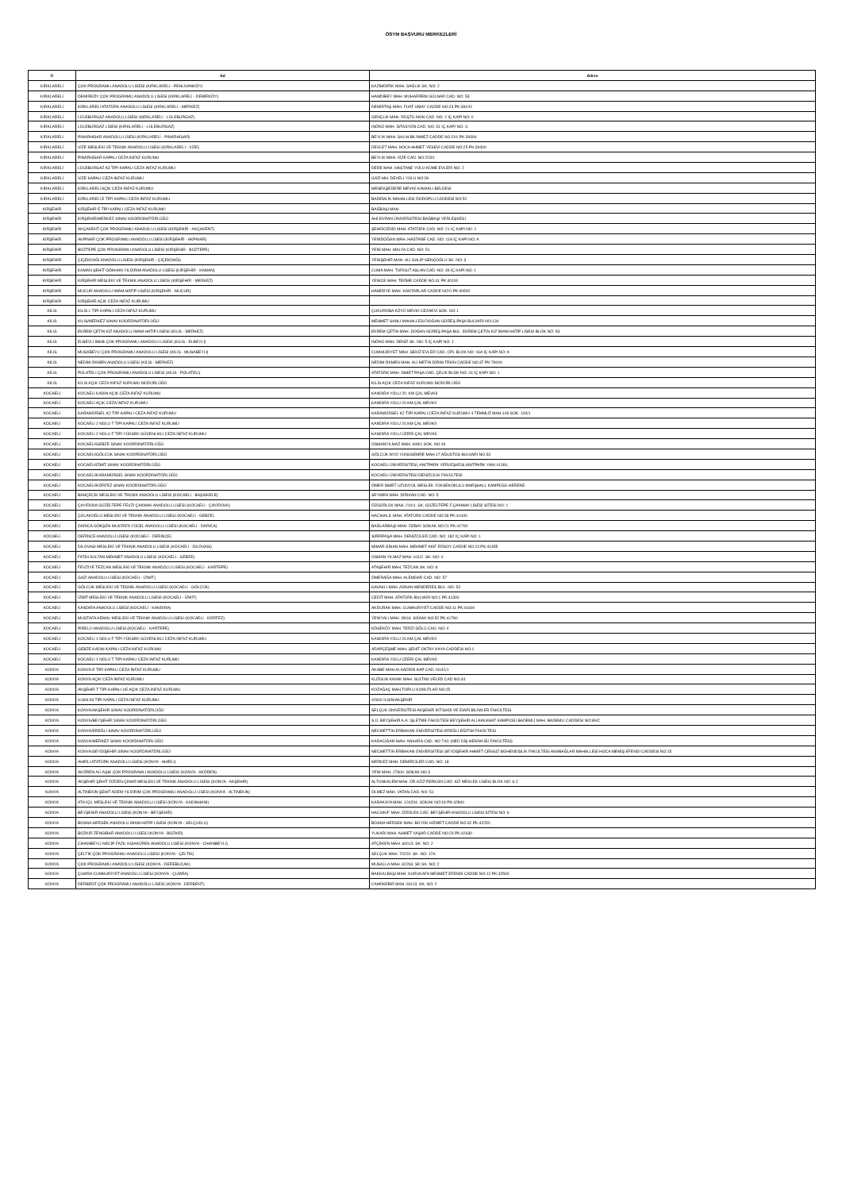ÖSYM BAŞVURU MERKEZLERİ
| İl | Ad | Adres |
| --- | --- | --- |
| KIRKLARELİ | ÇOK PROGRAMLI ANADOLU LİSESİ (KIRKLARELİ - PEHLİVANKÖY) | KAZIMDİRİK MAH. SAĞLIK SK. NO: 2 |
| KIRKLARELİ | DEMİRKÖY ÇOK PROGRAMLI ANADOLU LİSESİ (KIRKLARELİ - DEMİRKÖY) | HAMDİBEY MAH. MUHARREM GÜLNAR CAD. NO: 53 |
| KIRKLARELİ | KIRKLARELİ ATATÜRK ANADOLU LİSESİ (KIRKLARELİ - MERKEZ) | DEMİRTAŞ MAH. FUAT UMAY CADDE NO:23 PK:39100 |
| KIRKLARELİ | LÜLEBURGAZ ANADOLU LİSESİ (KIRKLARELİ - LÜLEBURGAZ) | GENÇLİK MAH. RÜŞTÜ AKIN CAD. NO: 2 İÇ KAPI NO: 0 |
| KIRKLARELİ | LÜLEBURGAZ LİSESİ (KIRKLARELİ - LÜLEBURGAZ) | İNÖNÜ MAH. İSTASYON CAD. NO: 31 İÇ KAPI NO: /1 |
| KIRKLARELİ | PINARHİSAR ANADOLU LİSESİ (KIRKLARELİ - PINARHİSAR) | BEYLİK MAH. SALİH BİLİNMEZ CADDE NO:201 PK:39300 |
| KIRKLARELİ | VİZE MESLEKİ VE TEKNİK ANADOLU LİSESİ (KIRKLARELİ - VİZE) | DEVLET MAH. HOCA AHMET YESEVİ CADDE NO:25 PK:39400 |
| KIRKLARELİ | PINARHİSAR KAPALI CEZA İNFAZ KURUMU | BEYLİK MAH. VİZE CAD. NO:223/1 |
| KIRKLARELİ | LÜLEBURGAZ A3 TİPİ KAPALI CEZA İNFAZ KURUMU | DERE MAH. HASTANE YOLU KÜME EVLERİ NO: 2 |
| KIRKLARELİ | VİZE KAPALI CEZA İNFAZ KURUMU | GAZİ MH. DEVELİ YOLU NO:28 |
| KIRKLARELİ | KIRKLARELİ AÇIK CEZA İNFAZ KURUMU | MENEKŞEDERE MEVKİİ KAVAKLI BELDESİ |
| KIRKLARELİ | KIRKLARELİ E TİPİ KAPALI CEZA İNFAZ KURUMU | BADEMLİK MAHALLESİ RODOPLU CADDESİ NO:52 |
| KIRŞEHİR | KIRŞEHİR E TİPİ KAPALI CEZA İNFAZ KURUMU | BAĞBAŞI MAH. |
| KIRŞEHİR | KIRŞEHİR/MERKEZ SINAV KOORDİNATÖRLÜĞÜ | AHİ EVRAN ÜNİVERSİTESİ BAĞBAŞI YERLEŞKESİ |
| KIRŞEHİR | AKÇAKENT ÇOK PROGRAMLI ANADOLU LİSESİ (KIRŞEHİR - AKÇAKENT) | ŞEHRİCEDİD MAH. ATATÜRK CAD. NO: 21 İÇ KAPI NO: 1 |
| KIRŞEHİR | AKPINAR ÇOK PROGRAMLI ANADOLU LİSESİ (KIRŞEHİR - AKPINAR) | YENİDOĞAN MAH. HASTANE CAD. NO: 11A İÇ KAPI NO: A |
| KIRŞEHİR | BOZTEPE ÇOK PROGRAMLI ANADOLU LİSESİ (KIRŞEHİR - BOZTEPE) | YENİ MAH. MALYA CAD. NO: 51 |
| KIRŞEHİR | ÇİÇEKDAĞI ANADOLU LİSESİ (KIRŞEHİR - ÇİÇEKDAĞI) | YENİŞEHİR MAH. ALİ GALİP GENÇOĞLU SK. NO: 3 |
| KIRŞEHİR | KAMAN ŞEHİT GÖKHAN YILDIRIM ANADOLU LİSESİ (KIRŞEHİR - KAMAN) | CUMA MAH. TURGUT ASLAN CAD. NO: 49 İÇ KAPI NO: 1 |
| KIRŞEHİR | KIRŞEHİR MESLEKİ VE TEKNİK ANADOLU LİSESİ (KIRŞEHİR - MERKEZ) | YENİCE MAH. TERME CADDE NO:41 PK:40100 |
| KIRŞEHİR | MUCUR ANADOLU İMAM HATİP LİSESİ (KIRŞEHİR - MUCUR) | HAMİDİYE MAH. KANTARLAR CADDE NO:0 PK:40500 |
| KIRŞEHİR | KIRŞEHİR AÇIK CEZA İNFAZ KURUMU | |
| KİLİS | KİLİS L TİPİ KAPALI CEZA İNFAZ KURUMU | ÇUKUROBA KÖYÜ MEVKİ CEZAEVİ SOK. NO 1 |
| KİLİS | KİLİS/MERKEZ SINAV KOORDİNATÖRLÜĞÜ | MEHMET SANLI MAHALLESİ DOĞAN GÜREŞ PAŞA BULVARI NO:134 |
| KİLİS | EKREM ÇETİN KIZ ANADOLU İMAM HATİP LİSESİ (KİLİS - MERKEZ) | EKREM ÇETİN MAH. DOĞAN GÜREŞ PAŞA BUL. EKREM ÇETİN KIZ İMAM HATİP LİSESİ BLOK NO: 53 |
| KİLİS | ELBEYLİ İMKB ÇOK PROGRAMLI ANADOLU LİSESİ (KİLİS - ELBEYLİ) | İNÖNÜ MAH. DENİZ SK. NO: 5 İÇ KAPI NO: 1 |
| KİLİS | MUSABEYLİ ÇOK PROGRAMLI ANADOLU LİSESİ (KİLİS - MUSABEYLİ) | CUMHURİYET MAH. SEKİZ EVLER CAD. CPL BLOK NO: 16A İÇ KAPI NO: A |
| KİLİS | NEDİM ÖKMEN ANADOLU LİSESİ (KİLİS - MERKEZ) | NEDİM ÖKMEN MAH. ALİ METİN DİRİM TEKİN CADDE NO:37 PK:79000 |
| KİLİS | POLATELİ ÇOK PROGRAMLI ANADOLU LİSESİ (KİLİS - POLATELİ) | ATATÜRK MAH. İSMET PAŞA CAD. ÇELİK BLOK NO: 24 İÇ KAPI NO: 1 |
| KİLİS | KİLİS AÇIK CEZA İNFAZ KURUMU MÜDÜRLÜĞÜ | KİLİS AÇIK CEZA İNFAZ KURUMU MÜDÜRLÜĞÜ |
| KOCAELİ | KOCAELİ KADIN AÇIK CEZA İNFAZ KURUMU | KANDIRA YOLU 20. KM ÇAL MEVKİİ |
| KOCAELİ | KOCAELİ AÇIK CEZA İNFAZ KURUMU | KANDIRA YOLU 20.KM ÇAL MEVKİİ |
| KOCAELİ | KARAMÜRSEL K2 TİPİ KAPALI CEZA İNFAZ KURUMU | KARAMÜRSEL K2 TİPİ KAPALI CEZA İNFAZ KURUMU 4 TEMMUZ MAH.109 SOK. 100/1 |
| KOCAELİ | KOCAELİ 2 NOLU T TİPİ KAPALI CEZA İNFAZ KURUMU | KANDIRA YOLU 20.KM ÇAL MEVKİİ |
| KOCAELİ | KOCAELİ 2 NOLU F TİPİ YÜKSEK GÜVENLİKLİ CEZA İNFAZ KURUMU | KANDIRA YOLU ÜZERİ ÇAL MEVKİİ |
| KOCAELİ | KOCAELİ/GEBZE SINAV KOORDİNATÖRLÜĞÜ | OSMANYILMAZ MAH. 608/1 SOK. NO:19 |
| KOCAELİ | KOCAELİ/GÖLCÜK SINAV KOORDİNATÖRLÜĞÜ | GÖLCÜK MYO YUNUSEMRE MAH.17 AĞUSTOS BULVARI NO.53 |
| KOCAELİ | KOCAELİ/İZMİT SINAV KOORDİNATÖRLÜĞÜ | KOCAELİ ÜNİVERSİTESİ, ANITPARK YERLEŞKESİ,ANITPARK YANI 41300, |
| KOCAELİ | KOCAELİ/KARAMÜRSEL SINAV KOORDİNATÖRLÜĞÜ | KOCAELİ ÜNİVERSİTESİ DENİZCİLİK FAKÜLTESİ |
| KOCAELİ | KOCAELİ/KÖRFEZ SINAV KOORDİNATÖRLÜĞÜ | ÖMER İSMET UZUNYOL MESLEK YÜKSEKOKULU MARŞHALL KAMPÜSÜ HEREKE |
| KOCAELİ | BAHÇECİK MESLEKİ VE TEKNİK ANADOLU LİSESİ (KOCAELİ - BAŞİSKELE) | SEYMEN MAH. DİRİKAN CAD. NO: 5 |
| KOCAELİ | ÇAYIROVA GÜZELTEPE FEVZİ ÇAKMAK ANADOLU LİSESİ (KOCAELİ - ÇAYIROVA) | ÖZGÜRLÜK MAH. 210/1. SK. GÜZELTEPE F.ÇAKMAK LİSESİ SİTESİ NO: 1 |
| KOCAELİ | ÇOLAKOĞLU MESLEKİ VE TEKNİK ANADOLU LİSESİ (KOCAELİ - GEBZE) | HACIHALİL MAH. ATATÜRK CADDE NO:39 PK:41400 |
| KOCAELİ | DARICA GÖKŞEN MUSTAFA YÜCEL ANADOLU LİSESİ (KOCAELİ - DARICA) | BAĞLARBAŞI MAH. ÖZBAY SOKAK NO:21 PK:41700 |
| KOCAELİ | DERİNCE ANADOLU LİSESİ (KOCAELİ - DERİNCE) | SIRRIPAŞA MAH. DENİZCİLER CAD. NO: 182 İÇ KAPI NO: 1 |
| KOCAELİ | DİLOVASI MESLEKİ VE TEKNİK ANADOLU LİSESİ (KOCAELİ - DİLOVASI) | MİMAR SİNAN MAH. MEHMET AKİF ERSOY CADDE NO:24 PK:41455 |
| KOCAELİ | FATİH SULTAN MEHMET ANADOLU LİSESİ (KOCAELİ - GEBZE) | OSMAN YILMAZ MAH. 611/2. SK. NO: 4 |
| KOCAELİ | FEVZİYE TEZCAN MESLEKİ VE TEKNİK ANADOLU LİSESİ (KOCAELİ - KARTEPE) | ATAŞEHİR MAH. TEZCAN SK. NO: 8 |
| KOCAELİ | GAZİ ANADOLU LİSESİ (KOCAELİ - İZMİT) | ÖMERAĞA MAH. ALEMDAR CAD. NO: 57 |
| KOCAELİ | GÖLCÜK MESLEKİ VE TEKNİK ANADOLU LİSESİ (KOCAELİ - GÖLCÜK) | KAVAKLI MAH. ADNAN MENDERES BUL. NO: 53 |
| KOCAELİ | İZMİT MESLEKİ VE TEKNİK ANADOLU LİSESİ (KOCAELİ - İZMİT) | CEDİT MAH. ATATÜRK BULVARI NO:1 PK:41300 |
| KOCAELİ | KANDIRA ANADOLU LİSESİ (KOCAELİ - KANDIRA) | AKDURAK MAH. CUMHURİYET CADDE NO:11 PK:41600 |
| KOCAELİ | MUSTAFA KEMAL MESLEKİ VE TEKNİK ANADOLU LİSESİ (KOCAELİ - KÖRFEZ) | YENİYALI MAH. OKUL SOKAK NO:52 PK:41780 |
| KOCAELİ | PİRELLİ ANADOLU LİSESİ (KOCAELİ - KARTEPE) | KÖSEKÖY MAH. TERZİ GÖLÜ CAD. NO: 4 |
| KOCAELİ | KOCAELİ 1 NOLU F TİPİ YÜKSEK GÜVENLİKLİ CEZA İNFAZ KURUMU | KANDIRA YOLU 20.KM ÇAL MEVKİİ |
| KOCAELİ | GEBZE KADIN KAPALI CEZA İNFAZ KURUMU | ARAPÇEŞME MAH. ŞEHİT OKTAY KAYA CADDESİ NO.1 |
| KOCAELİ | KOCAELİ 1 NOLU T TİPİ KAPALI CEZA İNFAZ KURUMU | KANDIRA YOLU ÜZERİ ÇAL MEVKİİ |
| KONYA | KONYA E TİPİ KAPALI CEZA İNFAZ KURUMU | AKABE MAH ALAADDİN KAP CAD. N141/1 |
| KONYA | KONYA AÇIK CEZA İNFAZ KURUMU | KUZGUN KAVAK MAH. SULTAN VELED CAD NO:44 |
| KONYA | AKŞEHİR T TİPİ KAPALI VE AÇIK CEZA İNFAZ KURUMU | KOZAĞAÇ MAH.TOPLU KONUTLAR NO:25 |
| KONYA | ILGIN A3 TİPİ KAPALI CEZA İNFAZ KURUMU | 42600 ILGIN/AKŞEHİR |
| KONYA | KONYA/AKŞEHİR SINAV KOORDİNATÖRLÜĞÜ | SELÇUK ÜNİVERSİTESİ AKŞEHİR İKTİSADİ VE İDARİ BİLİMLER FAKÜLTESİ |
| KONYA | KONYA/BEYŞEHİR SINAV KOORDİNATÖRLÜĞÜ | S.Ü. BEYŞEHİR A.A. İŞLETME FAKÜLTESİ BEYŞEHİR ALİ AKKANAT KAMPÜSÜ BADEMLİ MAH. BADEMLİ CADDESİ NO:99/C |
| KONYA | KONYA/EREĞLİ SINAV KOORDİNATÖRLÜĞÜ | NECMETTİN ERBAKAN ÜNİVERSİTESİ EREĞLİ EĞİTİM FAKÜLTESİ |
| KONYA | KONYA/MERKEZ SINAV KOORDİNATÖRLÜĞÜ | KARACIĞAN MAH. ANKARA CAD. NO 74/1 (NEÜ DİŞ HEKİMLİĞİ FAKÜLTESİ) |
| KONYA | KONYA/SEYDİŞEHİR SINAV KOORDİNATÖRLÜĞÜ | NECMETTİN ERBAKAN ÜNİVERSİTESİ SEYDİŞEHİR AHMET CENGİZ MÜHENDİSLİK FAKÜLTESİ ANABAĞLAR MAHALLESİ HOCA MEMİŞ EFENDİ CADDESİ NO:15 |
| KONYA | AHIRLI ATATÜRK ANADOLU LİSESİ (KONYA - AHIRLI) | MERKEZ MAH. DEMİRCİLER CAD. NO: 18 |
| KONYA | AKÖREN ALİ AŞIK ÇOK PROGRAMLI ANADOLU LİSESİ (KONYA - AKÖREN) | YENİ MAH. 27600. SOKAK NO:3 |
| KONYA | AKŞEHİR ŞEHİT ÖZDEN ÇINAR MESLEKİ VE TEKNİK ANADOLU LİSESİ (KONYA - AKŞEHİR) | ALTUNKALEM MAH. DR.AZİZ PERKÜN CAD. KIZ MESLEK LİSESİ BLOK NO: 6-2 |
| KONYA | ALTINEKİN ŞEHİT ADEM YILDIRIM ÇOK PROGRAMLI ANADOLU LİSESİ (KONYA - ALTINEKİN) | ÖLMEZ MAH. VATAN CAD. NO: 51 |
| KONYA | ATA İÇİL MESLEKİ VE TEKNİK ANADOLU LİSESİ (KONYA - KADINHANI) | KARAKAYA MAH. 124204. SOKAK NO:18 PK:42800 |
| KONYA | BEYŞEHİR ANADOLU LİSESİ (KONYA - BEYŞEHİR) | HACIAKİF MAH. ÖZDİLEK CAD. BEYŞEHİR ANADOLU LİSESİ SİTESİ NO: 6 |
| KONYA | BOSNA HERSEK ANADOLU İMAM HATİP LİSESİ (KONYA - SELÇUKLU) | BOSNA HERSEK MAH. BÜYÜK HİZMET CADDE NO:32 PK:42250 |
| KONYA | BOZKIR ZENGİBAR ANADOLU LİSESİ (KONYA - BOZKIR) | YUKARI MAH. AHMET YAŞAR CADDE NO:23 PK:42630 |
| KONYA | CİHANBEYLİ NECİP FAZIL KISAKÜREK ANADOLU LİSESİ (KONYA - CİHANBEYLİ) | ATÇEKEN MAH. 60013. SK. NO: 2 |
| KONYA | ÇELTİK ÇOK PROGRAMLI ANADOLU LİSESİ (KONYA - ÇELTİK) | SELÇUK MAH. 70220. SK. NO: 17A |
| KONYA | ÇOK PROGRAMLI ANADOLU LİSESİ (KONYA - DEREBUCAK) | MUSALLA MAH. 82263. SK SK. NO: 2 |
| KONYA | ÇUMRA CUMHURİYET ANADOLU LİSESİ (KONYA - ÇUMRA) | BAKKALBAŞI MAH. KURUKAFA MEHMET EFENDİ CADDE NO:12 PK:42500 |
| KONYA | DERBENT ÇOK PROGRAMLI ANADOLU LİSESİ (KONYA - DERBENT) | CAMİİKEBİR MAH. 81113. SK. NO: 2 |